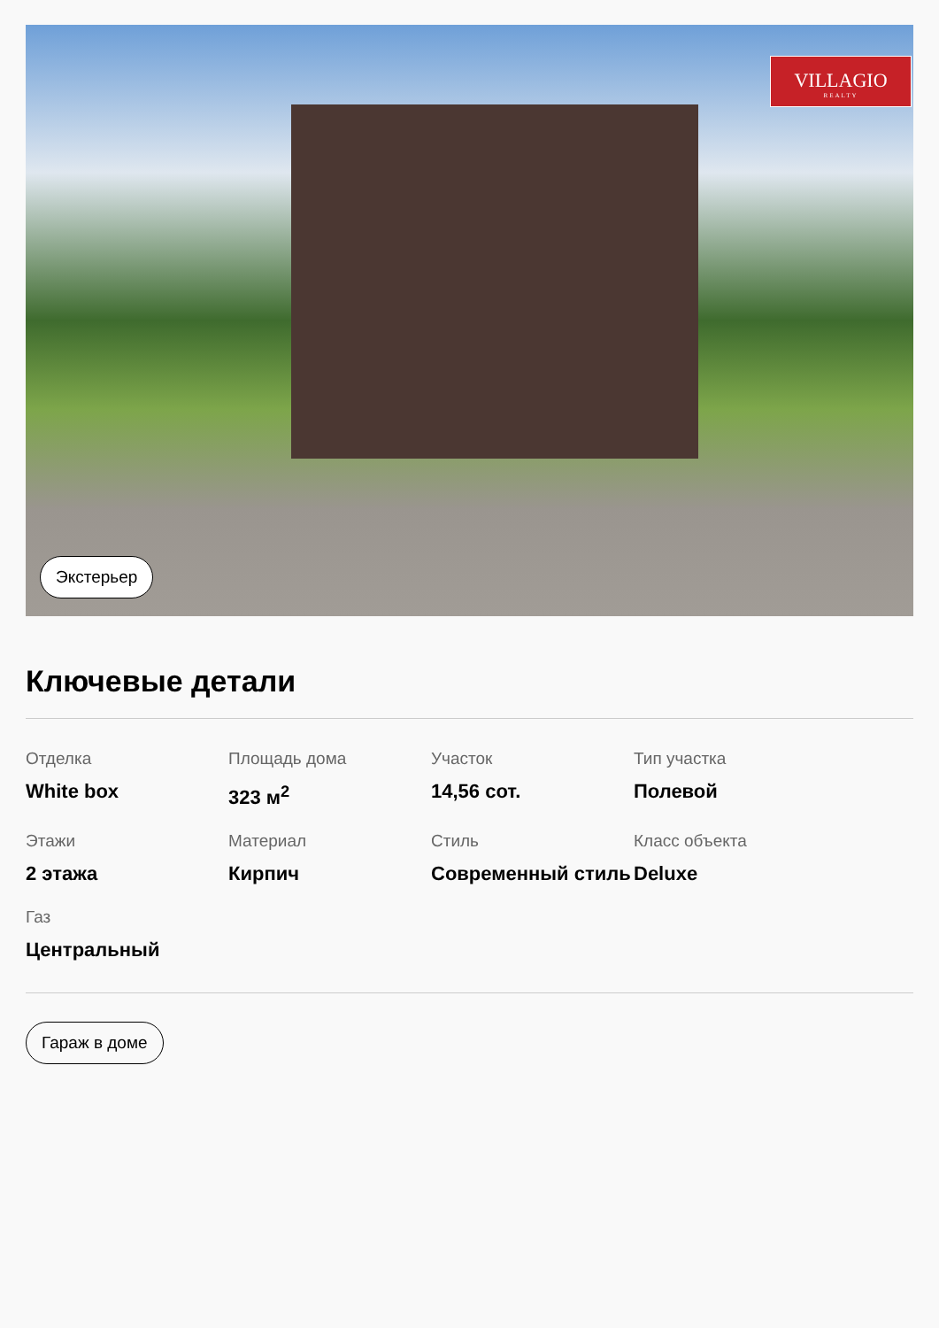VILLAGIO
REALTY
Экстерьер
Ключевые детали
Отделка
White box
Площадь дома
323 м<sup>2</sup>
Участок
14,56 сот.
Тип участка
Полевой
Этажи
2 этажа
Материал
Кирпич
Стиль
Современный стиль
Класс объекта
Deluxe
Газ
Центральный
Гараж в доме